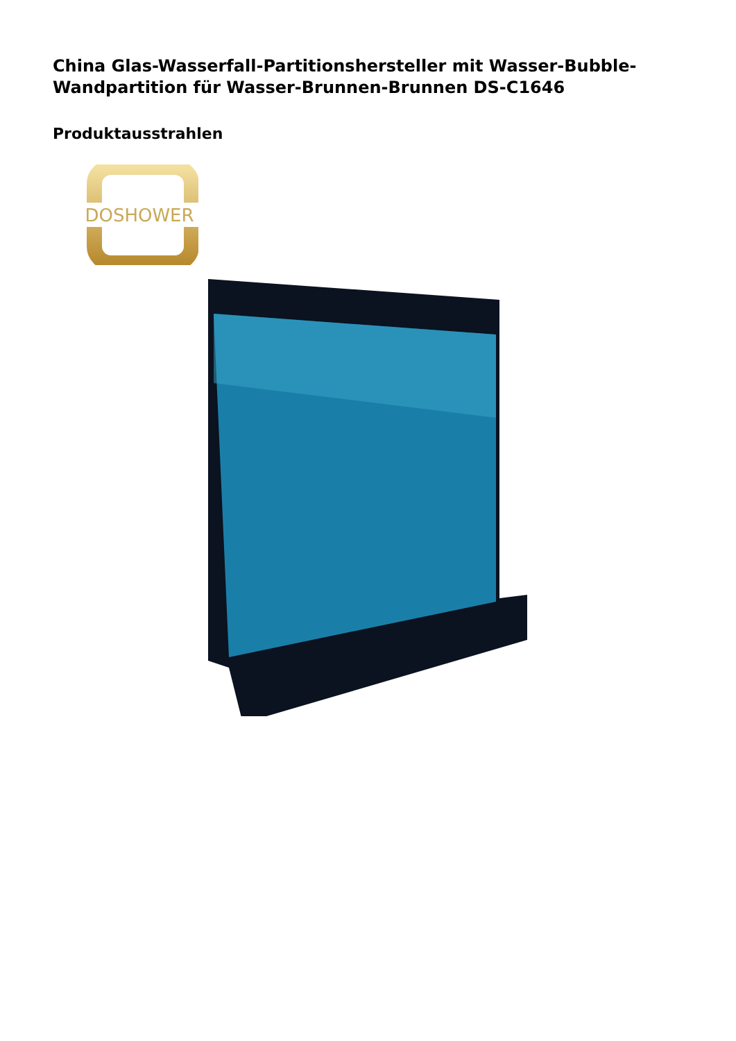China Glas-Wasserfall-Partitionshersteller mit Wasser-Bubble-Wandpartition für Wasser-Brunnen-Brunnen DS-C1646
Produktausstrahlen
DOSHOWER